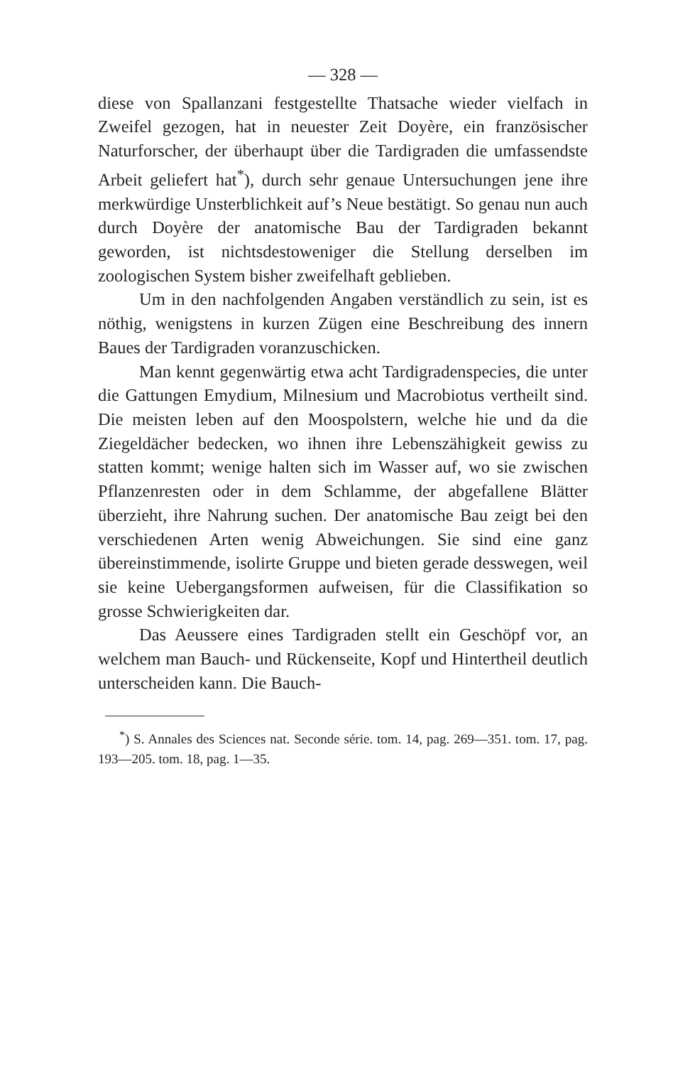— 328 —
diese von Spallanzani festgestellte Thatsache wieder vielfach in Zweifel gezogen, hat in neuester Zeit Doyère, ein französischer Naturforscher, der überhaupt über die Tardigraden die umfassendste Arbeit geliefert hat<sup>*</sup>), durch sehr genaue Untersuchungen jene ihre merkwürdige Unsterblichkeit auf’s Neue bestätigt. So genau nun auch durch Doyère der anatomische Bau der Tardigraden bekannt geworden, ist nichtsdestoweniger die Stellung derselben im zoologischen System bisher zweifelhaft geblieben.
Um in den nachfolgenden Angaben verständlich zu sein, ist es nöthig, wenigstens in kurzen Zügen eine Beschreibung des innern Baues der Tardigraden voranzuschicken.
Man kennt gegenwärtig etwa acht Tardigradenspecies, die unter die Gattungen Emydium, Milnesium und Macrobiotus vertheilt sind. Die meisten leben auf den Moospolstern, welche hie und da die Ziegeldächer bedecken, wo ihnen ihre Lebenszähigkeit gewiss zu statten kommt; wenige halten sich im Wasser auf, wo sie zwischen Pflanzenresten oder in dem Schlamme, der abgefallene Blätter überzieht, ihre Nahrung suchen. Der anatomische Bau zeigt bei den verschiedenen Arten wenig Abweichungen. Sie sind eine ganz übereinstimmende, isolirte Gruppe und bieten gerade desswegen, weil sie keine Uebergangsformen aufweisen, für die Classifikation so grosse Schwierigkeiten dar.
Das Aeussere eines Tardigraden stellt ein Geschöpf vor, an welchem man Bauch- und Rückenseite, Kopf und Hintertheil deutlich unterscheiden kann. Die Bauch-
<sup>*</sup>) S. Annales des Sciences nat. Seconde série. tom. 14, pag. 269—351. tom. 17, pag. 193—205. tom. 18, pag. 1—35.